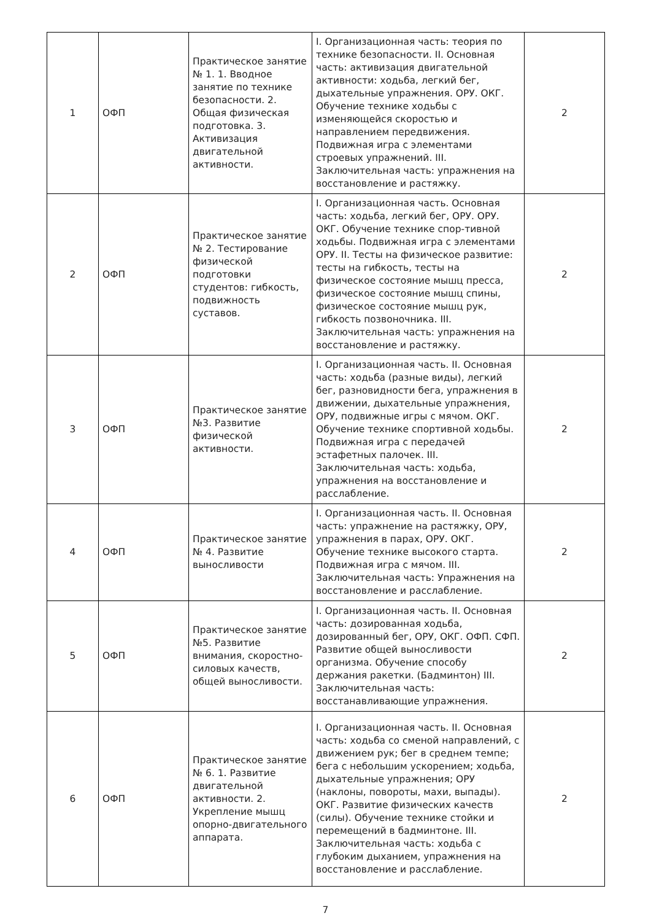| 1 | ОФП | Практическое занятие № 1. 1. Вводное занятие по технике безопасности. 2. Общая физическая подготовка. 3. Активизация двигательной активности. | I. Организационная часть: теория по технике безопасности. II. Основная часть: активизация двигательной активности: ходьба, легкий бег, дыхательные упражнения. ОРУ. ОКГ. Обучение технике ходьбы с изменяющейся скоростью и направлением передвижения. Подвижная игра с элементами строевых упражнений. III. Заключительная часть: упражнения на восстановление и растяжку. | 2 |
| 2 | ОФП | Практическое занятие № 2. Тестирование физической подготовки студентов: гибкость, подвижность суставов. | I. Организационная часть. Основная часть: ходьба, легкий бег, ОРУ. ОРУ. ОКГ. Обучение технике спор-тивной ходьбы. Подвижная игра с элементами ОРУ. II. Тесты на физическое развитие: тесты на гибкость, тесты на физическое состояние мышц пресса, физическое состояние мышц спины, физическое состояние мышц рук, гибкость позвоночника. III. Заключительная часть: упражнения на восстановление и растяжку. | 2 |
| 3 | ОФП | Практическое занятие №3. Развитие физической активности. | I. Организационная часть. II. Основная часть: ходьба (разные виды), легкий бег, разновидности бега, упражнения в движении, дыхательные упражнения, ОРУ, подвижные игры с мячом. ОКГ. Обучение технике спортивной ходьбы. Подвижная игра с передачей эстафетных палочек. III. Заключительная часть: ходьба, упражнения на восстановление и расслабление. | 2 |
| 4 | ОФП | Практическое занятие № 4. Развитие выносливости | I. Организационная часть. II. Основная часть: упражнение на растяжку, ОРУ, упражнения в парах, ОРУ. ОКГ. Обучение технике высокого старта. Подвижная игра с мячом. III. Заключительная часть: Упражнения на восстановление и расслабление. | 2 |
| 5 | ОФП | Практическое занятие №5. Развитие внимания, скоростно-силовых качеств, общей выносливости. | I. Организационная часть. II. Основная часть: дозированная ходьба, дозированный бег, ОРУ, ОКГ. ОФП. СФП. Развитие общей выносливости организма. Обучение способу держания ракетки. (Бадминтон) III. Заключительная часть: восстанавливающие упражнения. | 2 |
| 6 | ОФП | Практическое занятие № 6. 1. Развитие двигательной активности. 2. Укрепление мышц опорно-двигательного аппарата. | I. Организационная часть. II. Основная часть: ходьба со сменой направлений, с движением рук; бег в среднем темпе; бега с небольшим ускорением; ходьба, дыхательные упражнения; ОРУ (наклоны, повороты, махи, выпады). ОКГ. Развитие физических качеств (силы). Обучение технике стойки и перемещений в бадминтоне. III. Заключительная часть: ходьба с глубоким дыханием, упражнения на восстановление и расслабление. | 2 |
7